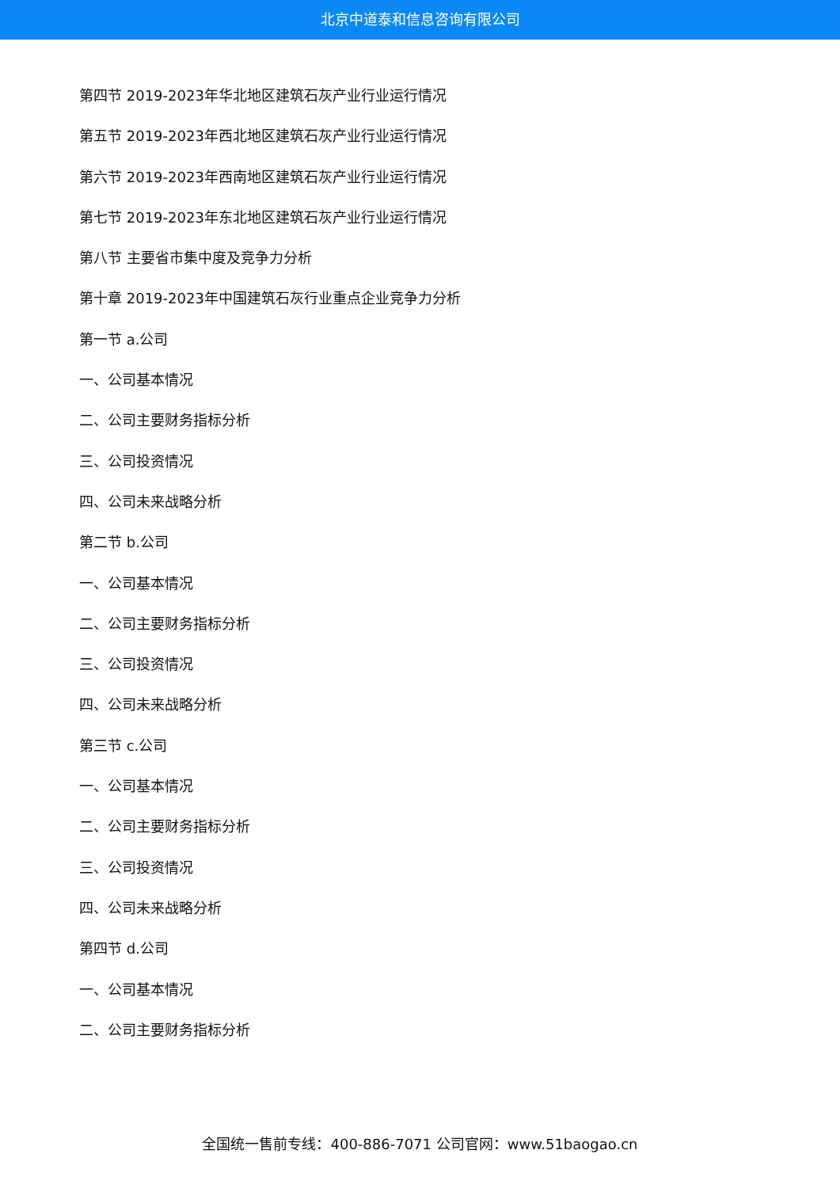北京中道泰和信息咨询有限公司
第四节 2019-2023年华北地区建筑石灰产业行业运行情况
第五节 2019-2023年西北地区建筑石灰产业行业运行情况
第六节 2019-2023年西南地区建筑石灰产业行业运行情况
第七节 2019-2023年东北地区建筑石灰产业行业运行情况
第八节 主要省市集中度及竞争力分析
第十章 2019-2023年中国建筑石灰行业重点企业竞争力分析
第一节 a.公司
一、公司基本情况
二、公司主要财务指标分析
三、公司投资情况
四、公司未来战略分析
第二节 b.公司
一、公司基本情况
二、公司主要财务指标分析
三、公司投资情况
四、公司未来战略分析
第三节 c.公司
一、公司基本情况
二、公司主要财务指标分析
三、公司投资情况
四、公司未来战略分析
第四节 d.公司
一、公司基本情况
二、公司主要财务指标分析
全国统一售前专线：400-886-7071 公司官网：www.51baogao.cn